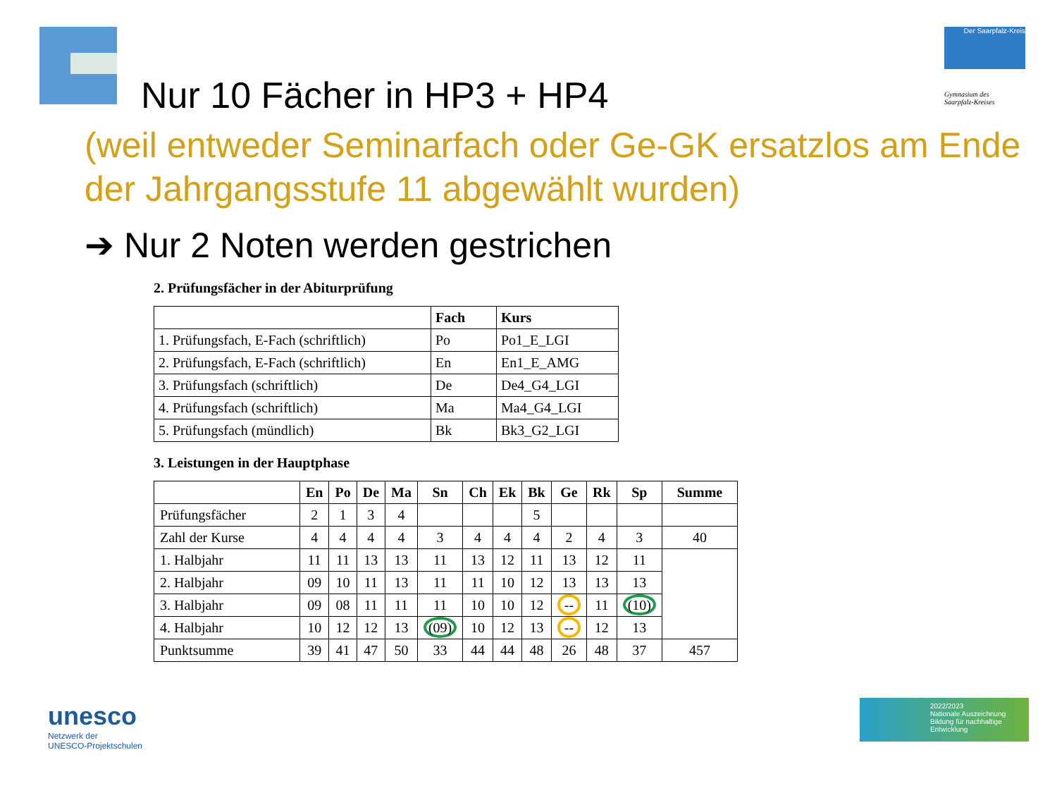Der Saarpfalz-Kreis
Gymnasium des
Saarpfalz-Kreises
Nur 10 Fächer in HP3 + HP4
(weil entweder Seminarfach oder Ge-GK ersatzlos am Ende der Jahrgangsstufe 11 abgewählt wurden)
➔ Nur 2 Noten werden gestrichen
2. Prüfungsfächer in der Abiturprüfung
| | Fach | Kurs |
| --- | --- | --- |
| 1. Prüfungsfach, E-Fach (schriftlich) | Po | Po1_E_LGI |
| 2. Prüfungsfach, E-Fach (schriftlich) | En | En1_E_AMG |
| 3. Prüfungsfach (schriftlich) | De | De4_G4_LGI |
| 4. Prüfungsfach (schriftlich) | Ma | Ma4_G4_LGI |
| 5. Prüfungsfach (mündlich) | Bk | Bk3_G2_LGI |
3. Leistungen in der Hauptphase
| | En | Po | De | Ma | Sn | Ch | Ek | Bk | Ge | Rk | Sp | Summe |
| --- | --- | --- | --- | --- | --- | --- | --- | --- | --- | --- | --- | --- |
| Prüfungsfächer | 2 | 1 | 3 | 4 | | | | 5 | | | | |
| Zahl der Kurse | 4 | 4 | 4 | 4 | 3 | 4 | 4 | 4 | 2 | 4 | 3 | 40 |
| 1. Halbjahr | 11 | 11 | 13 | 13 | 11 | 13 | 12 | 11 | 13 | 12 | 11 | |
| 2. Halbjahr | 09 | 10 | 11 | 13 | 11 | 11 | 10 | 12 | 13 | 13 | 13 | |
| 3. Halbjahr | 09 | 08 | 11 | 11 | 11 | 10 | 10 | 12 | -- | 11 | (10) | |
| 4. Halbjahr | 10 | 12 | 12 | 13 | (09) | 10 | 12 | 13 | -- | 12 | 13 | |
| Punktsumme | 39 | 41 | 47 | 50 | 33 | 44 | 44 | 48 | 26 | 48 | 37 | 457 |
unesco
Netzwerk der
UNESCO-Projektschulen
2022/2023
Nationale Auszeichnung
Bildung für nachhaltige Entwicklung